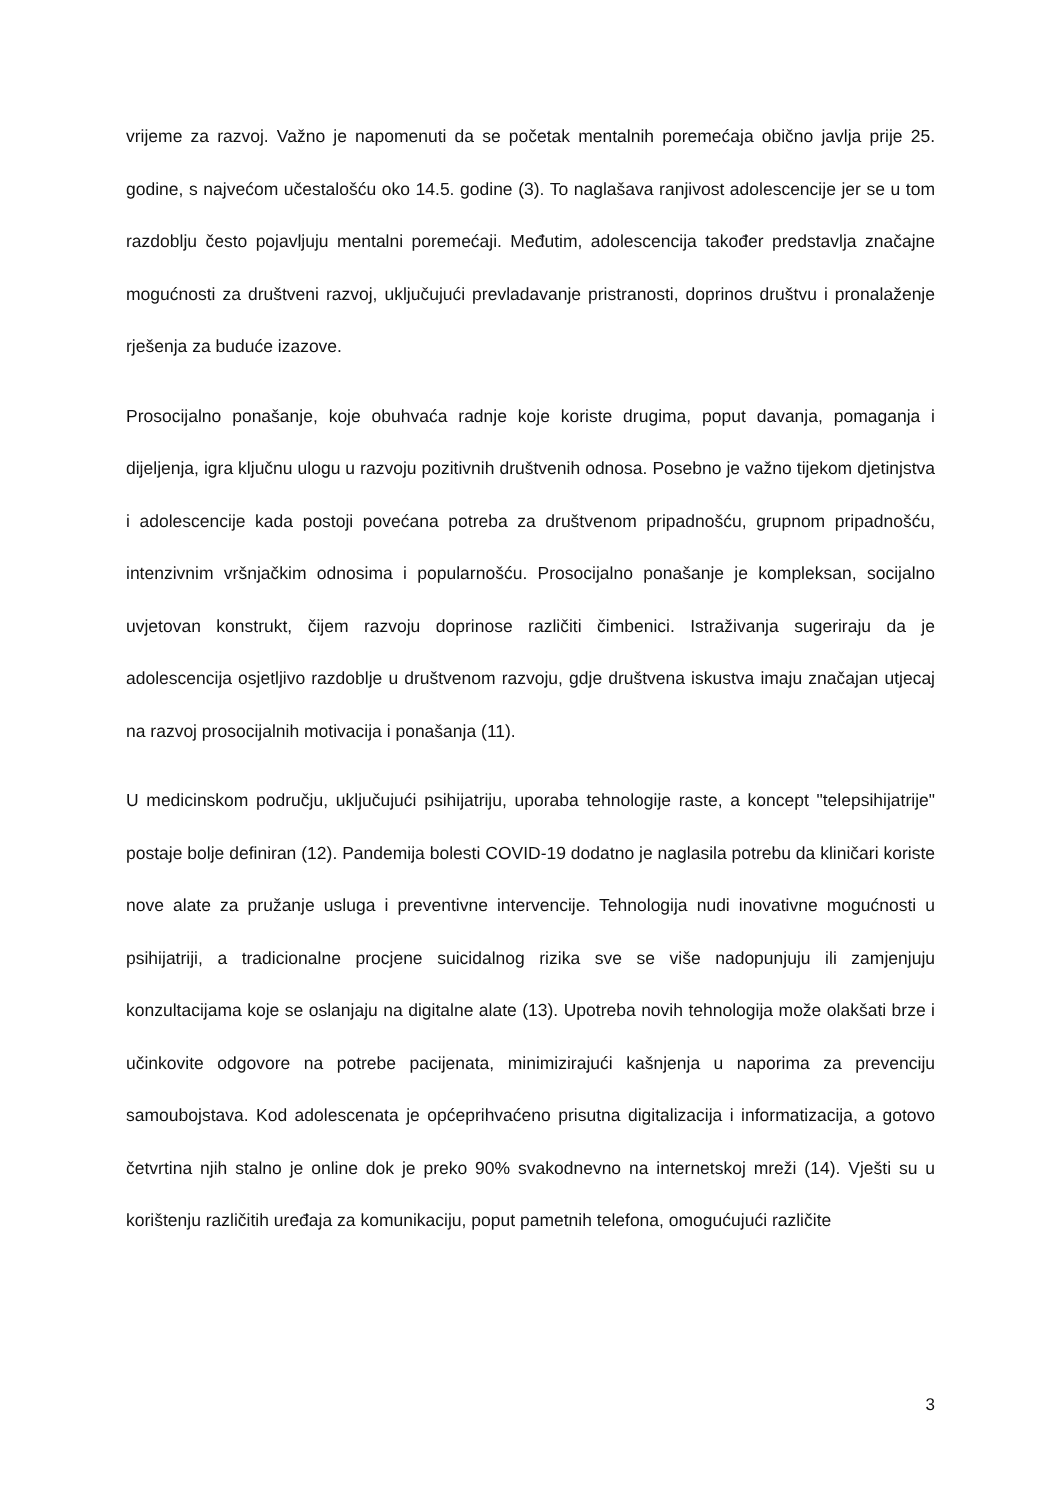vrijeme za razvoj. Važno je napomenuti da se početak mentalnih poremećaja obično javlja prije 25. godine, s najvećom učestalošću oko 14.5. godine (3). To naglašava ranjivost adolescencije jer se u tom razdoblju često pojavljuju mentalni poremećaji. Međutim, adolescencija također predstavlja značajne mogućnosti za društveni razvoj, uključujući prevladavanje pristranosti, doprinos društvu i pronalaženje rješenja za buduće izazove.
Prosocijalno ponašanje, koje obuhvaća radnje koje koriste drugima, poput davanja, pomaganja i dijeljenja, igra ključnu ulogu u razvoju pozitivnih društvenih odnosa. Posebno je važno tijekom djetinjstva i adolescencije kada postoji povećana potreba za društvenom pripadnošću, grupnom pripadnošću, intenzivnim vršnjačkim odnosima i popularnošću. Prosocijalno ponašanje je kompleksan, socijalno uvjetovan konstrukt, čijem razvoju doprinose različiti čimbenici. Istraživanja sugeriraju da je adolescencija osjetljivo razdoblje u društvenom razvoju, gdje društvena iskustva imaju značajan utjecaj na razvoj prosocijalnih motivacija i ponašanja (11).
U medicinskom području, uključujući psihijatriju, uporaba tehnologije raste, a koncept "telepsihijatrije" postaje bolje definiran (12). Pandemija bolesti COVID-19 dodatno je naglasila potrebu da kliničari koriste nove alate za pružanje usluga i preventivne intervencije. Tehnologija nudi inovativne mogućnosti u psihijatriji, a tradicionalne procjene suicidalnog rizika sve se više nadopunjuju ili zamjenjuju konzultacijama koje se oslanjaju na digitalne alate (13). Upotreba novih tehnologija može olakšati brze i učinkovite odgovore na potrebe pacijenata, minimizirajući kašnjenja u naporima za prevenciju samoubojstava. Kod adolescenata je općeprihvaćeno prisutna digitalizacija i informatizacija, a gotovo četvrtina njih stalno je online dok je preko 90% svakodnevno na internetskoj mreži (14). Vješti su u korištenju različitih uređaja za komunikaciju, poput pametnih telefona, omogućujući različite
3